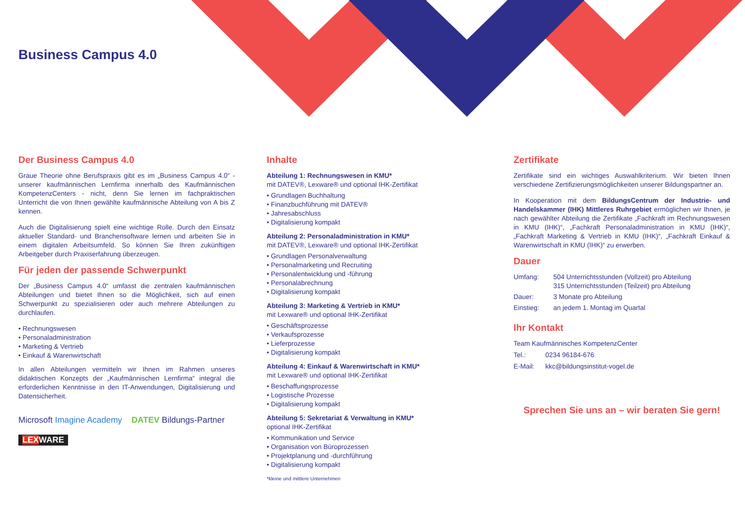Business Campus 4.0
Der Business Campus 4.0
Graue Theorie ohne Berufspraxis gibt es im „Business Campus 4.0“ - unserer kaufmännischen Lernfirma innerhalb des Kaufmännischen KompetenzCenters - nicht, denn Sie lernen im fachpraktischen Unterricht die von Ihnen gewählte kaufmännische Abteilung von A bis Z kennen.
Auch die Digitalisierung spielt eine wichtige Rolle. Durch den Einsatz aktueller Standard- und Branchensoftware lernen und arbeiten Sie in einem digitalen Arbeitsumfeld. So können Sie Ihren zukünftigen Arbeitgeber durch Praxiserfahrung überzeugen.
Für jeden der passende Schwerpunkt
Der „Business Campus 4.0“ umfasst die zentralen kaufmännischen Abteilungen und bietet Ihnen so die Möglichkeit, sich auf einen Schwerpunkt zu spezialisieren oder auch mehrere Abteilungen zu durchlaufen.
• Rechnungswesen
• Personaladministration
• Marketing & Vertrieb
• Einkauf & Warenwirtschaft
In allen Abteilungen vermitteln wir Ihnen im Rahmen unseres didaktischen Konzepts der „Kaufmännischen Lernfirma“ integral die erforderlichen Kenntnisse in den IT-Anwendungen, Digitalisierung und Datensicherheit.
Microsoft Imagine Academy DATEV Bildungs-Partner
LEXWARE
Inhalte
Abteilung 1: Rechnungswesen in KMU*
mit DATEV®, Lexware® und optional IHK-Zertifikat
• Grundlagen Buchhaltung
• Finanzbuchführung mit DATEV®
• Jahresabschluss
• Digitalisierung kompakt
Abteilung 2: Personaladministration in KMU*
mit DATEV®, Lexware® und optional IHK-Zertifikat
• Grundlagen Personalverwaltung
• Personalmarketing und Recruiting
• Personalentwicklung und -führung
• Personalabrechnung
• Digitalisierung kompakt
Abteilung 3: Marketing & Vertrieb in KMU*
mit Lexware® und optional IHK-Zertifikat
• Geschäftsprozesse
• Verkaufsprozesse
• Lieferprozesse
• Digitalisierung kompakt
Abteilung 4: Einkauf & Warenwirtschaft in KMU*
mit Lexware® und optional IHK-Zertifikat
• Beschaffungsprozesse
• Logistische Prozesse
• Digitalisierung kompakt
Abteilung 5: Sekretariat & Verwaltung in KMU*
optional IHK-Zertifikat
• Kommunikation und Service
• Organisation von Büroprozessen
• Projektplanung und -durchführung
• Digitalisierung kompakt
*kleine und mittlere Unternehmen
Zertifikate
Zertifikate sind ein wichtiges Auswahlkriterium. Wir bieten Ihnen verschiedene Zertifizierungsmöglichkeiten unserer Bildungspartner an.
In Kooperation mit dem BildungsCentrum der Industrie- und Handelskammer (IHK) Mittleres Ruhrgebiet ermöglichen wir Ihnen, je nach gewählter Abteilung die Zertifikate „Fachkraft im Rechnungswesen in KMU (IHK)“, „Fachkraft Personaladministration in KMU (IHK)“, „Fachkraft Marketing & Vertrieb in KMU (IHK)“, „Fachkraft Einkauf & Warenwirtschaft in KMU (IHK)“ zu erwerben.
Dauer
Umfang: 504 Unterrichtsstunden (Vollzeit) pro Abteilung
315 Unterrichtsstunden (Teilzeit) pro Abteilung
Dauer: 3 Monate pro Abteilung
Einstieg: an jedem 1. Montag im Quartal
Ihr Kontakt
Team Kaufmännisches KompetenzCenter
Tel.: 0234 96184-676
E-Mail: kkc@bildungsinstitut-vogel.de
Sprechen Sie uns an – wir beraten Sie gern!